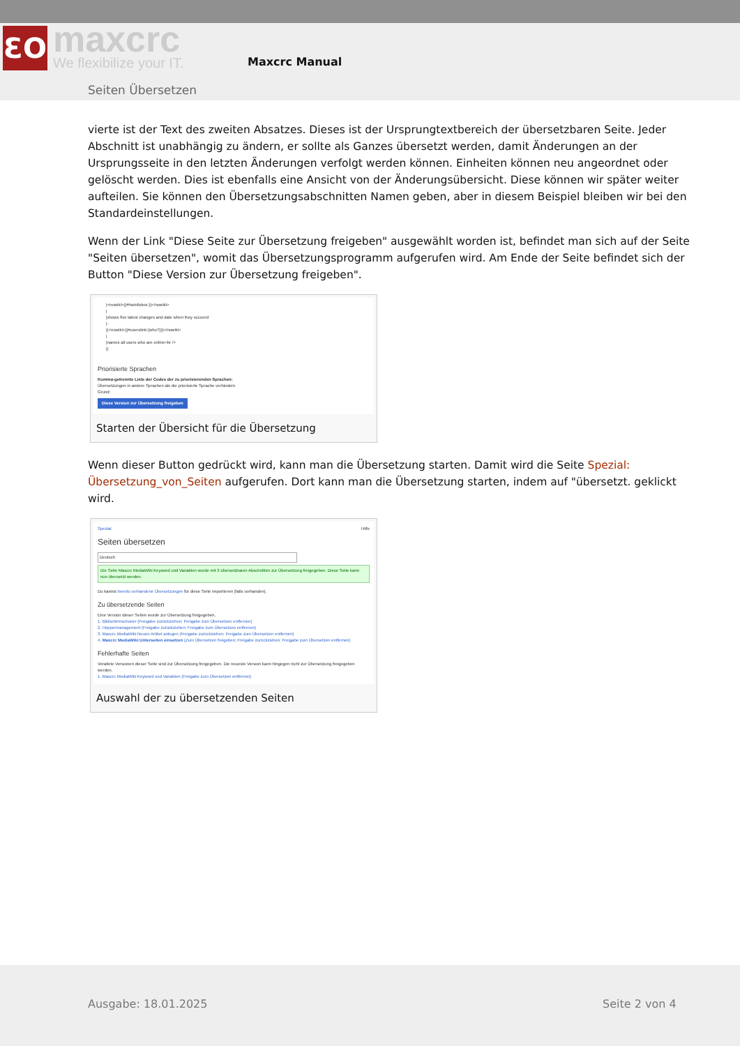ƐO maxcrc
We flexibilize your IT.
Maxcrc Manual
Seiten Übersetzen
vierte ist der Text des zweiten Absatzes. Dieses ist der Ursprungtextbereich der übersetzbaren Seite. Jeder Abschnitt ist unabhängig zu ändern, er sollte als Ganzes übersetzt werden, damit Änderungen an der Ursprungsseite in den letzten Änderungen verfolgt werden können. Einheiten können neu angeordnet oder gelöscht werden. Dies ist ebenfalls eine Ansicht von der Änderungsübersicht. Diese können wir später weiter aufteilen. Sie können den Übersetzungsabschnitten Namen geben, aber in diesem Beispiel bleiben wir bei den Standardeinstellungen.
Wenn der Link "Diese Seite zur Übersetzung freigeben" ausgewählt worden ist, befindet man sich auf der Seite "Seiten übersetzen", womit das Übersetzungsprogramm aufgerufen wird. Am Ende der Seite befindet sich der Button "Diese Version zur Übersetzung freigeben".
|<nowiki>{{#hwinfobox:}}</nowiki>
|
|shows five latest changes and date when they occured
|-
|{<nowiki>{{#userslink:(who?)}}</nowiki>
|
|names all users who are online<br />
|}
Priorisierte Sprachen
Komma-getrennte Liste der Codes der zu priorisierenden Sprachen:
Übersetzungen in andere Sprachen als die priorisierte Sprache verhindern
Grund:
Diese Version zur Übersetzung freigeben
Starten der Übersicht für die Übersetzung
Wenn dieser Button gedrückt wird, kann man die Übersetzung starten. Damit wird die Seite Spezial: Übersetzung_von_Seiten aufgerufen. Dort kann man die Übersetzung starten, indem auf "übersetzt. geklickt wird.
Spezial Hilfe
Seiten übersetzen
Deutsch
Die Seite Maxcrc MediaWiki:Keyword und Variablen wurde mit 3 übersetzbaren Abschnitten zur Übersetzung freigegeben. Diese Seite kann nun übersetzt werden.
Du kannst bereits vorhandene Übersetzungen für diese Seite importieren (falls vorhanden).
Zu übersetzende Seiten
Eine Version dieser Seiten wurde zur Übersetzung freigegeben.
1. Bildschirmschoner (Freigabe zurückziehen; Freigabe zum Übersetzen entfernen)
2. Hoppermanagement (Freigabe zurückziehen; Freigabe zum Übersetzen entfernen)
3. Maxcrc MediaWiki:Neuen Artikel anlegen (Freigabe zurückziehen; Freigabe zum Übersetzen entfernen)
4. Maxcrc MediaWiki:Unterseiten einsetzen (Zum Übersetzen freigeben; Freigabe zurückziehen; Freigabe zum Übersetzen entfernen)
Fehlerhafte Seiten
Veraltete Versionen dieser Seite sind zur Übersetzung freigegeben. Die neueste Version kann hingegen nicht zur Übersetzung freigegeben werden.
1. Maxcrc MediaWiki:Keyword und Variablen (Freigabe zum Übersetzen entfernen)
Auswahl der zu übersetzenden Seiten
Ausgabe: 18.01.2025 Seite 2 von 4